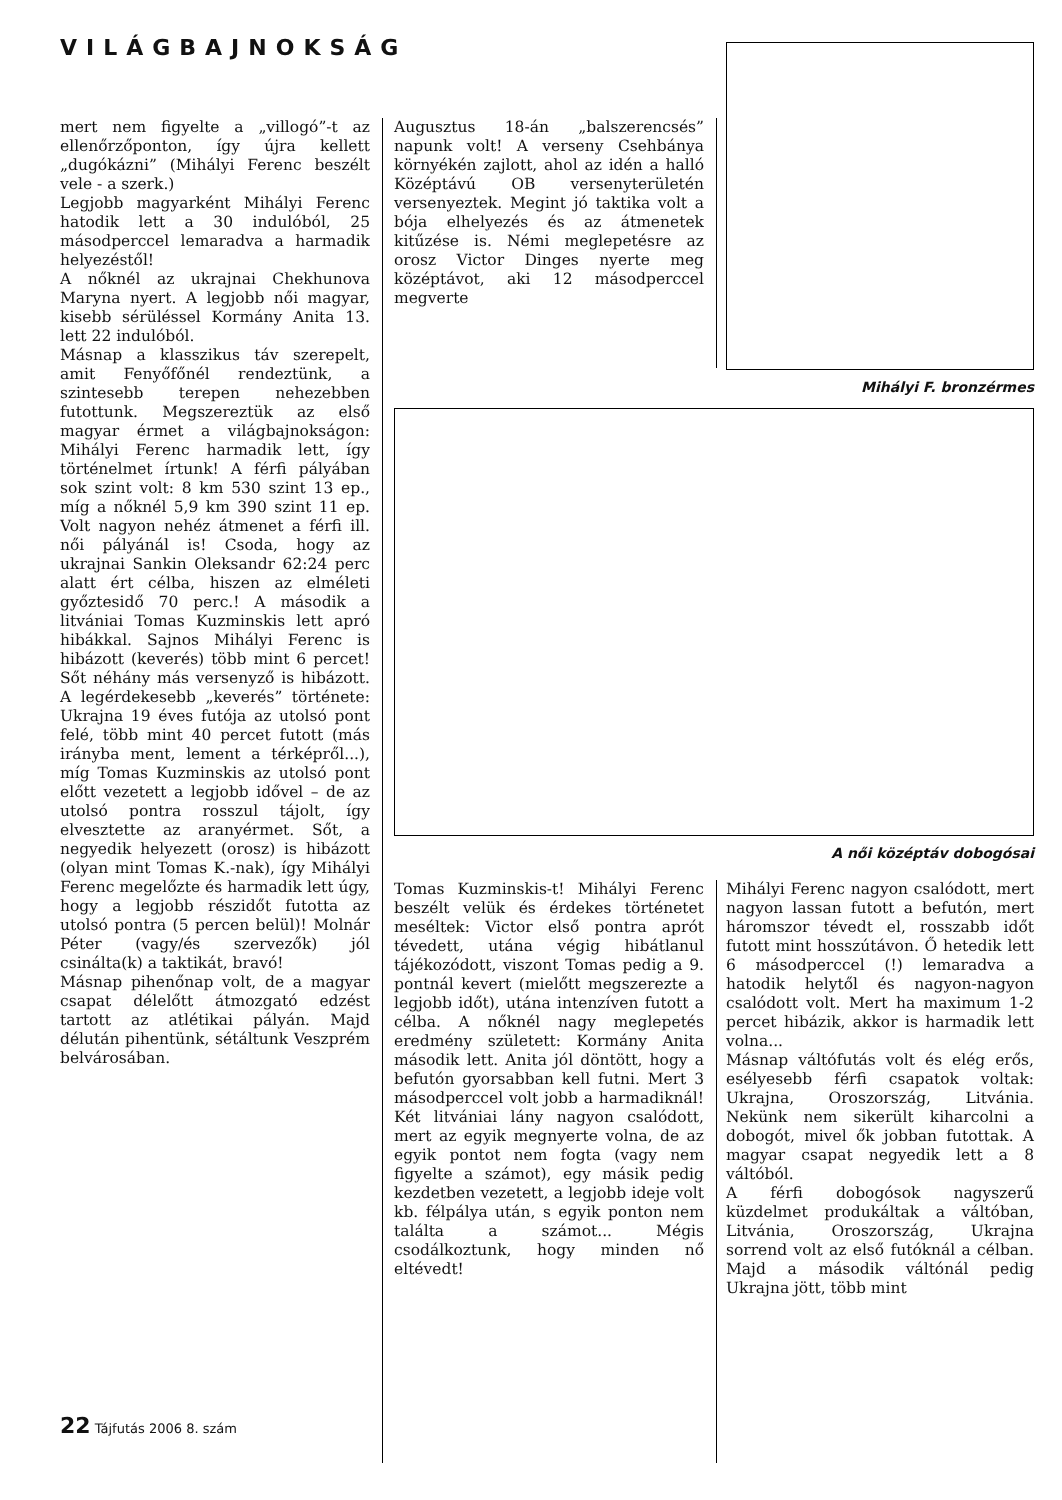VILÁGBAJNOKSÁG
mert nem figyelte a „villogó”-t az ellenőrzőponton, így újra kellett „dugókázni” (Mihályi Ferenc beszélt vele - a szerk.)
Legjobb magyarként Mihályi Ferenc hatodik lett a 30 indulóból, 25 másodperccel lemaradva a harmadik helyezéstől!
A nőknél az ukrajnai Chekhunova Maryna nyert. A legjobb női magyar, kisebb sérüléssel Kormány Anita 13. lett 22 indulóból.
Másnap a klasszikus táv szerepelt, amit Fenyőfőnél rendeztünk, a szintesebb terepen nehezebben futottunk. Megszereztük az első magyar érmet a világbajnokságon: Mihályi Ferenc harmadik lett, így történelmet írtunk! A férfi pályában sok szint volt: 8 km 530 szint 13 ep., míg a nőknél 5,9 km 390 szint 11 ep. Volt nagyon nehéz átmenet a férfi ill. női pályánál is! Csoda, hogy az ukrajnai Sankin Oleksandr 62:24 perc alatt ért célba, hiszen az elméleti győztesidő 70 perc.! A második a litvániai Tomas Kuzminskis lett apró hibákkal. Sajnos Mihályi Ferenc is hibázott (keverés) több mint 6 percet! Sőt néhány más versenyző is hibázott. A legérdekesebb „keverés” története: Ukrajna 19 éves futója az utolsó pont felé, több mint 40 percet futott (más irányba ment, lement a térképről...), míg Tomas Kuzminskis az utolsó pont előtt vezetett a legjobb idővel – de az utolsó pontra rosszul tájolt, így elvesztette az aranyérmet. Sőt, a negyedik helyezett (orosz) is hibázott (olyan mint Tomas K.-nak), így Mihályi Ferenc megelőzte és harmadik lett úgy, hogy a legjobb részidőt futotta az utolsó pontra (5 percen belül)! Molnár Péter (vagy/és szervezők) jól csinálta(k) a taktikát, bravó!
Másnap pihenőnap volt, de a magyar csapat délelőtt átmozgató edzést tartott az atlétikai pályán. Majd délután pihentünk, sétáltunk Veszprém belvárosában.
Augusztus 18-án „balszerencsés” napunk volt! A verseny Csehbánya környékén zajlott, ahol az idén a halló Középtávú OB versenyterületén versenyeztek. Megint jó taktika volt a bója elhelyezés és az átmenetek kitűzése is. Némi meglepetésre az orosz Victor Dinges nyerte meg középtávot, aki 12 másodperccel megverte
Mihályi F. bronzérmes
A női középtáv dobogósai
Tomas Kuzminskis-t! Mihályi Ferenc beszélt velük és érdekes történetet meséltek: Victor első pontra aprót tévedett, utána végig hibátlanul tájékozódott, viszont Tomas pedig a 9. pontnál kevert (mielőtt megszerezte a legjobb időt), utána intenzíven futott a célba. A nőknél nagy meglepetés eredmény született: Kormány Anita második lett. Anita jól döntött, hogy a befutón gyorsabban kell futni. Mert 3 másodperccel volt jobb a harmadiknál! Két litvániai lány nagyon csalódott, mert az egyik megnyerte volna, de az egyik pontot nem fogta (vagy nem figyelte a számot), egy másik pedig kezdetben vezetett, a legjobb ideje volt kb. félpálya után, s egyik ponton nem találta a számot... Mégis csodálkoztunk, hogy minden nő eltévedt!
Mihályi Ferenc nagyon csalódott, mert nagyon lassan futott a befutón, mert háromszor tévedt el, rosszabb időt futott mint hosszútávon. Ő hetedik lett 6 másodperccel (!) lemaradva a hatodik helytől és nagyon-nagyon csalódott volt. Mert ha maximum 1-2 percet hibázik, akkor is harmadik lett volna...
Másnap váltófutás volt és elég erős, esélyesebb férfi csapatok voltak: Ukrajna, Oroszország, Litvánia. Nekünk nem sikerült kiharcolni a dobogót, mivel ők jobban futottak. A magyar csapat negyedik lett a 8 váltóból.
A férfi dobogósok nagyszerű küzdelmet produkáltak a váltóban, Litvánia, Oroszország, Ukrajna sorrend volt az első futóknál a célban. Majd a második váltónál pedig Ukrajna jött, több mint
22 Tájfutás 2006 8. szám